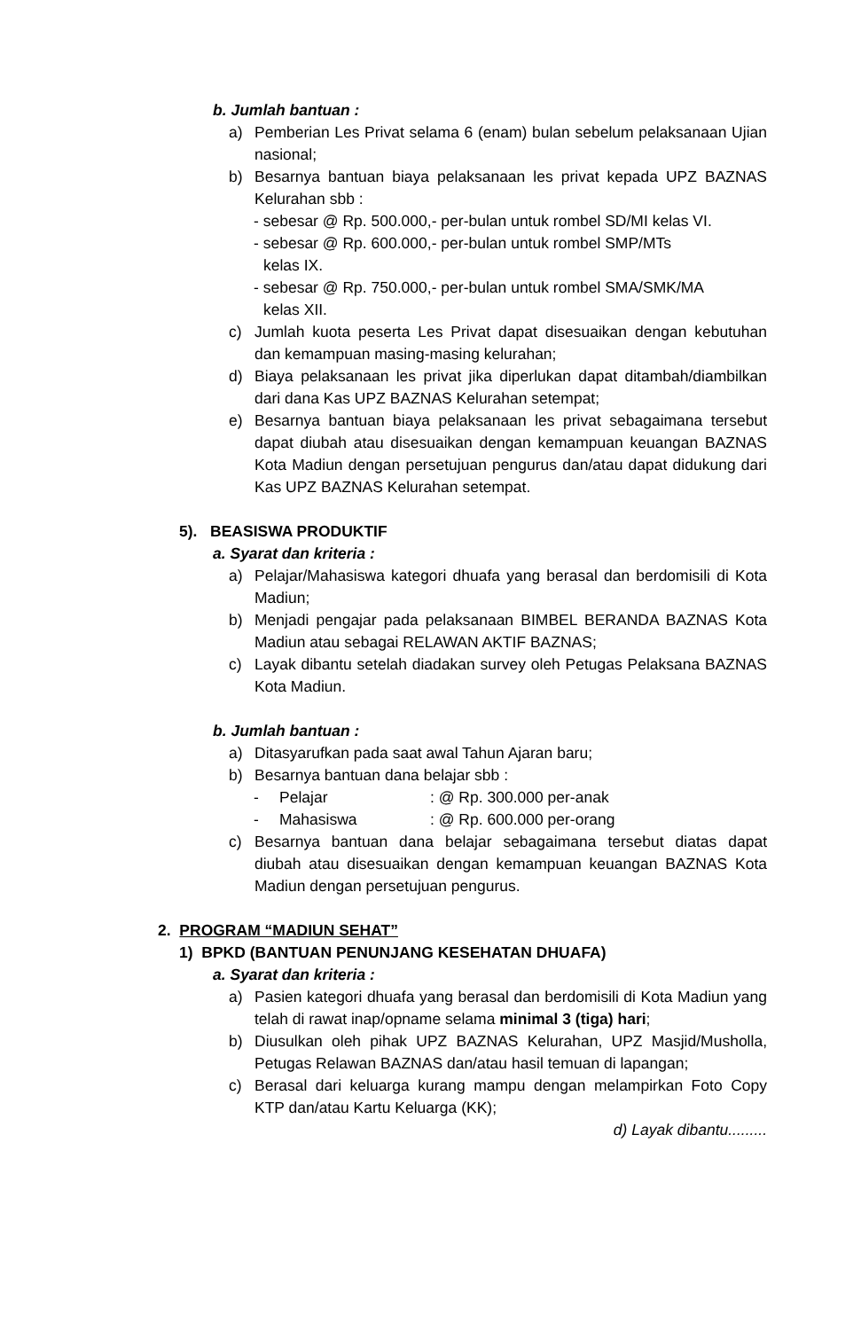b. Jumlah bantuan :
a) Pemberian Les Privat selama 6 (enam) bulan sebelum pelaksanaan Ujian nasional;
b) Besarnya bantuan biaya pelaksanaan les privat kepada UPZ BAZNAS Kelurahan sbb :
- sebesar @ Rp. 500.000,- per-bulan untuk rombel SD/MI kelas VI.
- sebesar @ Rp. 600.000,- per-bulan untuk rombel SMP/MTs
kelas IX.
- sebesar @ Rp. 750.000,- per-bulan untuk rombel SMA/SMK/MA
kelas XII.
c) Jumlah kuota peserta Les Privat dapat disesuaikan dengan kebutuhan dan kemampuan masing-masing kelurahan;
d) Biaya pelaksanaan les privat jika diperlukan dapat ditambah/diambilkan dari dana Kas UPZ BAZNAS Kelurahan setempat;
e) Besarnya bantuan biaya pelaksanaan les privat sebagaimana tersebut dapat diubah atau disesuaikan dengan kemampuan keuangan BAZNAS Kota Madiun dengan persetujuan pengurus dan/atau dapat didukung dari Kas UPZ BAZNAS Kelurahan setempat.
5). BEASISWA PRODUKTIF
a. Syarat dan kriteria :
a) Pelajar/Mahasiswa kategori dhuafa yang berasal dan berdomisili di Kota Madiun;
b) Menjadi pengajar pada pelaksanaan BIMBEL BERANDA BAZNAS Kota Madiun atau sebagai RELAWAN AKTIF BAZNAS;
c) Layak dibantu setelah diadakan survey oleh Petugas Pelaksana BAZNAS Kota Madiun.
b. Jumlah bantuan :
a) Ditasyarufkan pada saat awal Tahun Ajaran baru;
b) Besarnya bantuan dana belajar sbb :
- Pelajar: @ Rp. 300.000 per-anak
- Mahasiswa: @ Rp. 600.000 per-orang
c) Besarnya bantuan dana belajar sebagaimana tersebut diatas dapat diubah atau disesuaikan dengan kemampuan keuangan BAZNAS Kota Madiun dengan persetujuan pengurus.
2. PROGRAM “MADIUN SEHAT”
1) BPKD (BANTUAN PENUNJANG KESEHATAN DHUAFA)
a. Syarat dan kriteria :
a) Pasien kategori dhuafa yang berasal dan berdomisili di Kota Madiun yang telah di rawat inap/opname selama minimal 3 (tiga) hari;
b) Diusulkan oleh pihak UPZ BAZNAS Kelurahan, UPZ Masjid/Musholla, Petugas Relawan BAZNAS dan/atau hasil temuan di lapangan;
c) Berasal dari keluarga kurang mampu dengan melampirkan Foto Copy KTP dan/atau Kartu Keluarga (KK);
d) Layak dibantu.........